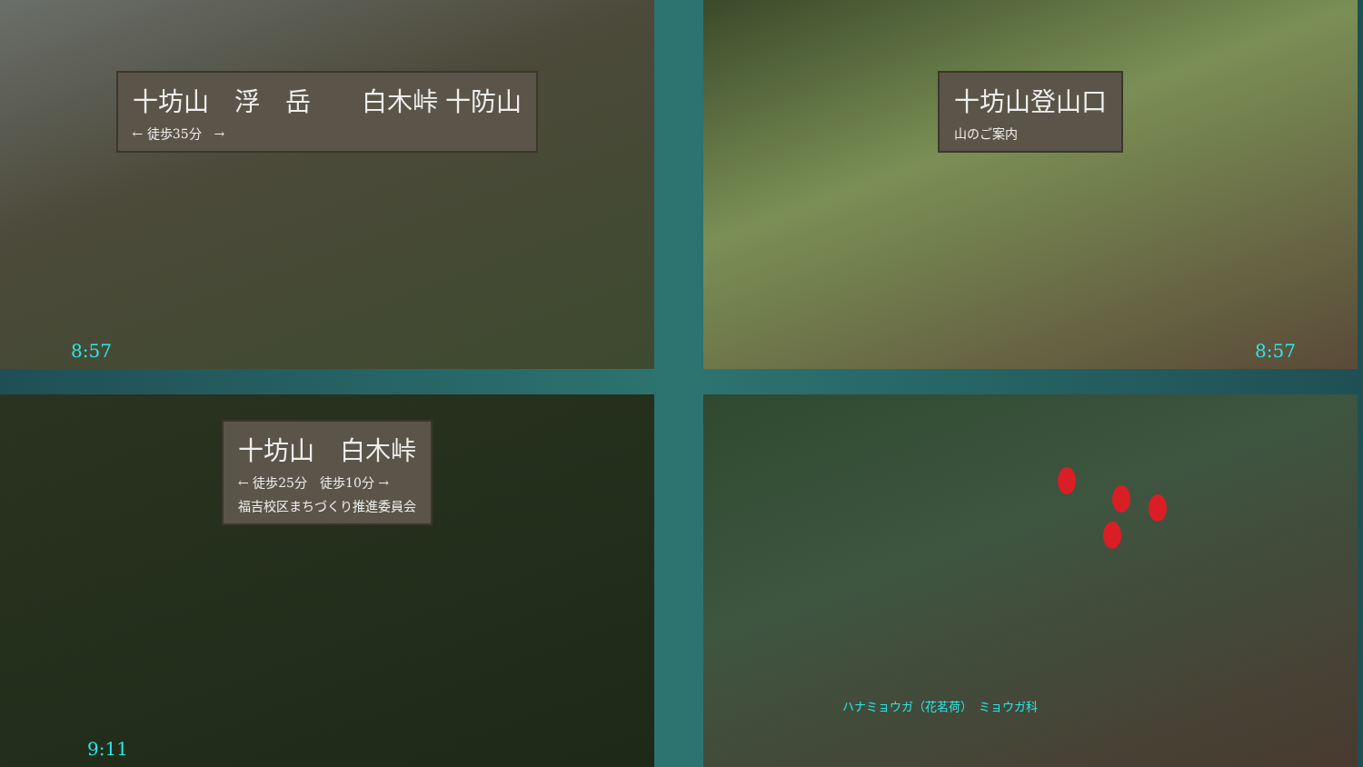十坊山　浮　岳　　白木峠 十防山
← 徒歩35分　→
8:57
十坊山登山口
山のご案内
8:57
十坊山　白木峠
← 徒歩25分　徒歩10分 →
福吉校区まちづくり推進委員会
9:11
ハナミョウガ（花茗荷）　ミョウガ科